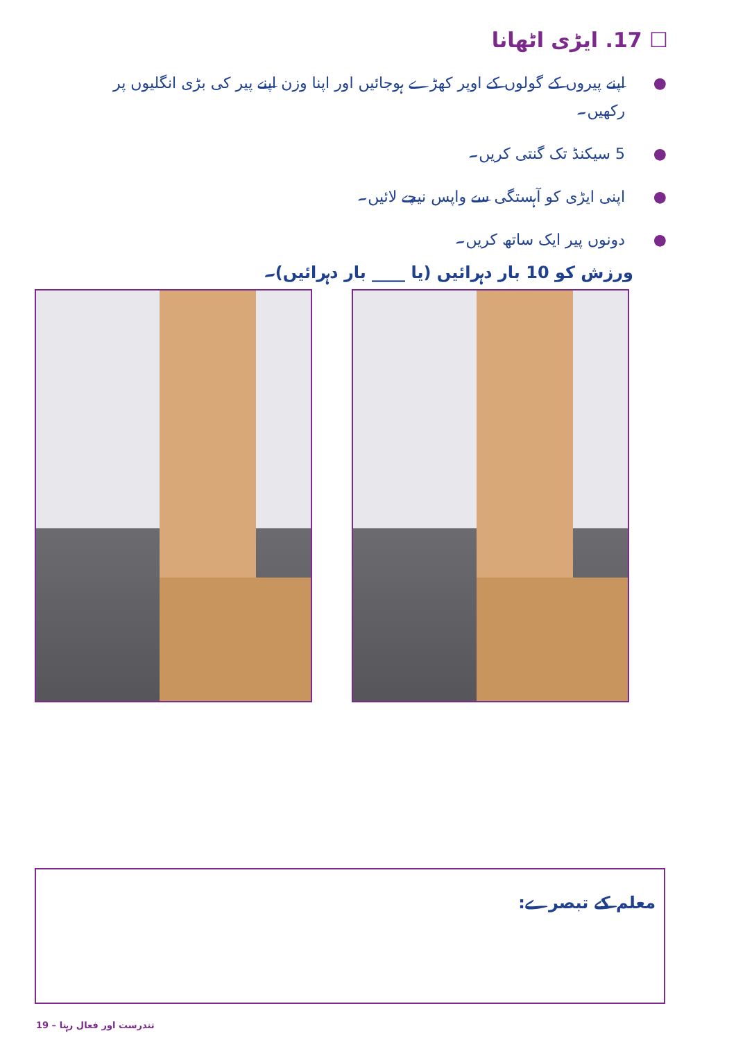☐ 17. ایڑی اٹھانا
● اپنے پیروں کے گولوں کے اوپر کھڑے ہوجائیں اور اپنا وزن اپنے پیر کی بڑی انگلیوں پر رکھیں۔
● 5 سیکنڈ تک گنتی کریں۔
● اپنی ایڑی کو آہستگی سے واپس نیچے لائیں۔
● دونوں پیر ایک ساتھ کریں۔
ورزش کو 10 بار دہرائیں (یا ____ بار دہرائیں)۔
معلم کے تبصرے:
19 – تندرست اور فعال رہنا